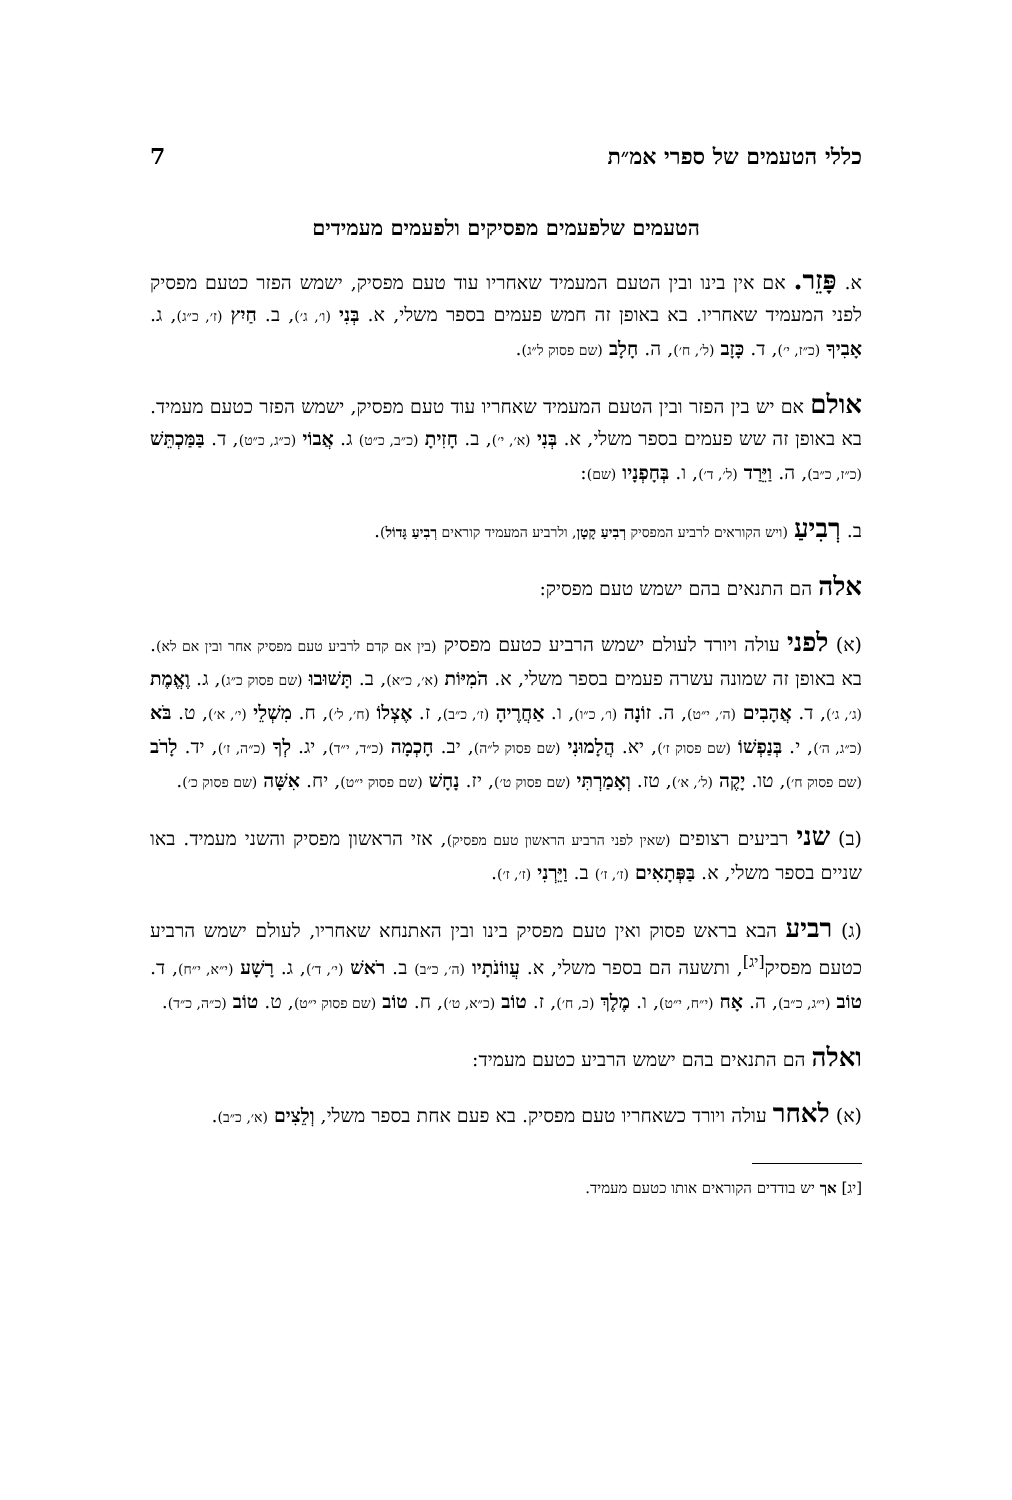כללי הטעמים של ספרי אמ״ת 7
הטעמים שלפעמים מפסיקים ולפעמים מעמידים
א. פָּזֵר. אם אין בינו ובין הטעם המעמיד שאחריו עוד טעם מפסיק, ישמש הפזר כטעם מפסיק לפני המעמיד שאחריו. בא באופן זה חמש פעמים בספר משלי, א. בְּנִי (ו׳, ג׳), ב. חַיִץ (ז׳, כ״ג), ג. אָבִיךָ (כ״ז, י׳), ד. כָּזָב (ל׳, ח׳), ה. חָלָב (שם פסוק ל״ג).
אולם אם יש בין הפזר ובין הטעם המעמיד שאחריו עוד טעם מפסיק, ישמש הפזר כטעם מעמיד. בא באופן זה שש פעמים בספר משלי, א. בְּנִי (א׳, י׳), ב. חָזִיתָ (כ״ב, כ״ט) ג. אֲבוֹי (כ״ג, כ״ט), ד. בַּמַּכְתֵּשׁ (כ״ז, כ״ב), ה. וַיֵּרַד (ל׳, ד׳), ו. בְּחָפְנָיו (שם):
ב. רְבִיעַ (ויש הקוראים לרביע המפסיק רְבִיעַ קָטָן, ולרביע המעמיד קוראים רְבִיעַ גָּדוֹל).
אלה הם התנאים בהם ישמש טעם מפסיק:
(א) לפני עולה ויורד לעולם ישמש הרביע כטעם מפסיק (בין אם קדם לרביע טעם מפסיק אחר ובין אם לא). בא באופן זה שמונה עשרה פעמים בספר משלי, א. הֹמִיּוֹת (א׳, כ״א), ב. תָּשׁוּבוּ (שם פסוק כ״ג), ג. וֶאֱמֶת (ג׳, ג׳), ד. אֲהָבִים (ה׳, י״ט), ה. זוֹנָה (ו׳, כ״ו), ו. אַחֲרֶיהָ (ז׳, כ״ב), ז. אֶצְלוֹ (ח׳, ל׳), ח. מִשְׁלֵי (י׳, א׳), ט. בֹּא (כ״ג, ה׳), י. בְּנַפְשׁוֹ (שם פסוק ז׳), יא. הֲלָמוּנִי (שם פסוק ל״ה), יב. חָכְמָה (כ״ד, י״ד), יג. לְךָ (כ״ה, ז׳), יד. לָרֹב (שם פסוק ח׳), טו. יָקֶה (ל׳, א׳), טז. וְאָמַרְתִּי (שם פסוק ט׳), יז. נָחָשׁ (שם פסוק י״ט), יח. אִשָּׁה (שם פסוק כ׳).
(ב) שני רביעים רצופים (שאין לפני הרביע הראשון טעם מפסיק), אזי הראשון מפסיק והשני מעמיד. באו שניים בספר משלי, א. בַּפְּתָאִים (ז׳, ז׳) ב. וַיֵּרְנִי (ז׳, ז׳).
(ג) רביע הבא בראש פסוק ואין טעם מפסיק בינו ובין האתנחא שאחריו, לעולם ישמש הרביע כטעם מפסיק<sup>[יג]</sup>, ותשעה הם בספר משלי, א. עֲווֹנֹתָיו (ה׳, כ״ב) ב. רֹאשׁ (י׳, ד׳), ג. רָשָׁע (י״א, י״ח), ד. טוֹב (י״ג, כ״ב), ה. אָח (י״ח, י״ט), ו. מֶלֶךְ (כ, ח׳), ז. טוֹב (כ״א, ט׳), ח. טוֹב (שם פסוק י״ט), ט. טוֹב (כ״ה, כ״ד).
ואלה הם התנאים בהם ישמש הרביע כטעם מעמיד:
(א) לאחר עולה ויורד כשאחריו טעם מפסיק. בא פעם אחת בספר משלי, וְלֵצִים (א׳, כ״ב).
[יג] אך יש בודדים הקוראים אותו כטעם מעמיד.